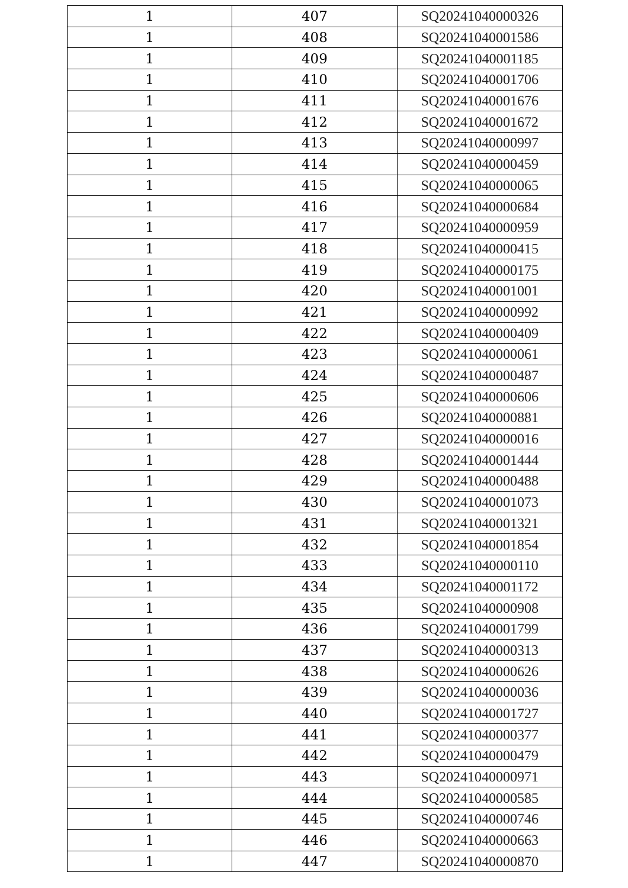| 1 | 407 | SQ20241040000326 |
| 1 | 408 | SQ20241040001586 |
| 1 | 409 | SQ20241040001185 |
| 1 | 410 | SQ20241040001706 |
| 1 | 411 | SQ20241040001676 |
| 1 | 412 | SQ20241040001672 |
| 1 | 413 | SQ20241040000997 |
| 1 | 414 | SQ20241040000459 |
| 1 | 415 | SQ20241040000065 |
| 1 | 416 | SQ20241040000684 |
| 1 | 417 | SQ20241040000959 |
| 1 | 418 | SQ20241040000415 |
| 1 | 419 | SQ20241040000175 |
| 1 | 420 | SQ20241040001001 |
| 1 | 421 | SQ20241040000992 |
| 1 | 422 | SQ20241040000409 |
| 1 | 423 | SQ20241040000061 |
| 1 | 424 | SQ20241040000487 |
| 1 | 425 | SQ20241040000606 |
| 1 | 426 | SQ20241040000881 |
| 1 | 427 | SQ20241040000016 |
| 1 | 428 | SQ20241040001444 |
| 1 | 429 | SQ20241040000488 |
| 1 | 430 | SQ20241040001073 |
| 1 | 431 | SQ20241040001321 |
| 1 | 432 | SQ20241040001854 |
| 1 | 433 | SQ20241040000110 |
| 1 | 434 | SQ20241040001172 |
| 1 | 435 | SQ20241040000908 |
| 1 | 436 | SQ20241040001799 |
| 1 | 437 | SQ20241040000313 |
| 1 | 438 | SQ20241040000626 |
| 1 | 439 | SQ20241040000036 |
| 1 | 440 | SQ20241040001727 |
| 1 | 441 | SQ20241040000377 |
| 1 | 442 | SQ20241040000479 |
| 1 | 443 | SQ20241040000971 |
| 1 | 444 | SQ20241040000585 |
| 1 | 445 | SQ20241040000746 |
| 1 | 446 | SQ20241040000663 |
| 1 | 447 | SQ20241040000870 |